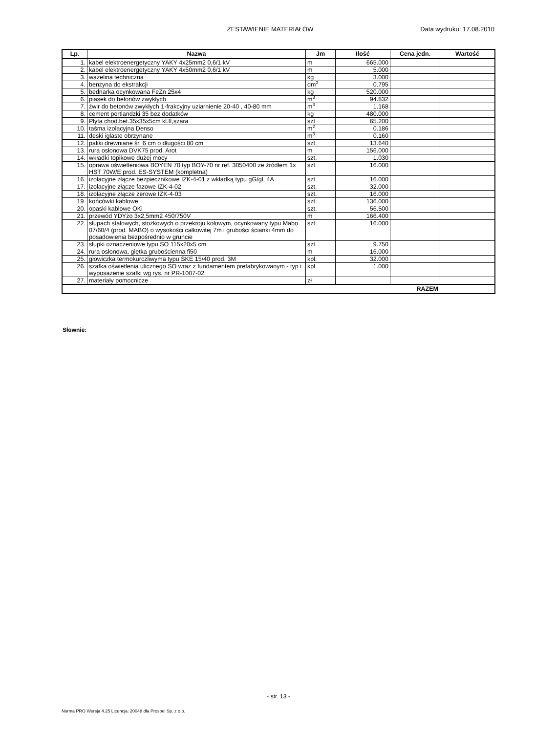ZESTAWIENIE MATERIAŁÓW Data wydruku: 17.08.2010
| Lp. | Nazwa | Jm | Ilość | Cena jedn. | Wartość |
| --- | --- | --- | --- | --- | --- |
| 1. | kabel elektroenergetyczny YAKY 4x25mm2 0,6/1 kV | m | 665.000 | | |
| 2. | kabel elektroenergetyczny YAKY 4x50mm2 0,6/1 kV | m | 5.000 | | |
| 3. | wazelina techniczna | kg | 3.000 | | |
| 4. | benzyna do ekstrakcji | dm<sup>3</sup> | 0.795 | | |
| 5. | bednarka ocynkowana FeZn 25x4 | kg | 520.000 | | |
| 6. | piasek do betonów zwykłych | m<sup>3</sup> | 94.832 | | |
| 7. | żwir do betonów zwykłych 1-frakcyjny uziarnienie 20-40 , 40-80 mm | m<sup>3</sup> | 1.168 | | |
| 8. | cement portlandzki 35 bez dodatków | kg | 480.000 | | |
| 9. | Płyta chod.bet.35x35x5cm kl.II,szara | szt | 65.200 | | |
| 10. | taśma izolacyjna Denso | m<sup>2</sup> | 0.186 | | |
| 11. | deski iglaste obrzynane | m<sup>3</sup> | 0.160 | | |
| 12. | paliki drewniane śr. 6 cm o długości 80 cm | szt. | 13.640 | | |
| 13. | rura osłonowa DVK75 prod. Arot | m | 156.000 | | |
| 14. | wkładki topikowe dużej mocy | szt. | 1.030 | | |
| 15. | oprawa oświetleniowa BOYEN 70 typ BOY-70 nr ref. 3050400 ze źródłem 1x HST 70W/E prod. ES-SYSTEM (kompletna) | szt | 16.000 | | |
| 16. | izolacyjne złącze bezpiecznikowe IZK-4-01 z wkładką typu gG/gL 4A | szt. | 16.000 | | |
| 17. | izolacyjne złącze fazowe IZK-4-02 | szt. | 32.000 | | |
| 18. | izolacyjne złącze zerowe IZK-4-03 | szt. | 16.000 | | |
| 19. | końcówki kablowe | szt. | 136.000 | | |
| 20. | opaski kablowe OKi | szt. | 56.500 | | |
| 21. | przewód YDYżo 3x2,5mm2 450/750V | m | 166.400 | | |
| 22. | słupach stalowych, stożkowych o przekroju kołowym, ocynkowany typu Mabo 07/60/4 (prod. MABO) o wysokości całkowitej 7m i grubości ścianki 4mm do posadowienia bezpośrednio w gruncie | szt. | 16.000 | | |
| 23. | słupki oznaczeniowe typu SO 115x20x5 cm | szt. | 9.750 | | |
| 24. | rura osłonowa, giętka grubościenna fi50 | m | 16.000 | | |
| 25. | głowiczka termokurczliwyma typu SKE 15/40 prod. 3M | kpl. | 32.000 | | |
| 26. | szafka oświetlenia ulicznego SO wraz z fundamentem prefabrykowanym - typ i wyposażenie szafki wg rys. nr PR-1007-02 | kpl. | 1.000 | | |
| 27. | materiały pomocnicze | zł | | | |
| RAZEM | | | | | |
Słownie:
- str. 13 -
Norma PRO Wersja 4.25 Licencja: 20048 dla Prospel Sp. z o.o.